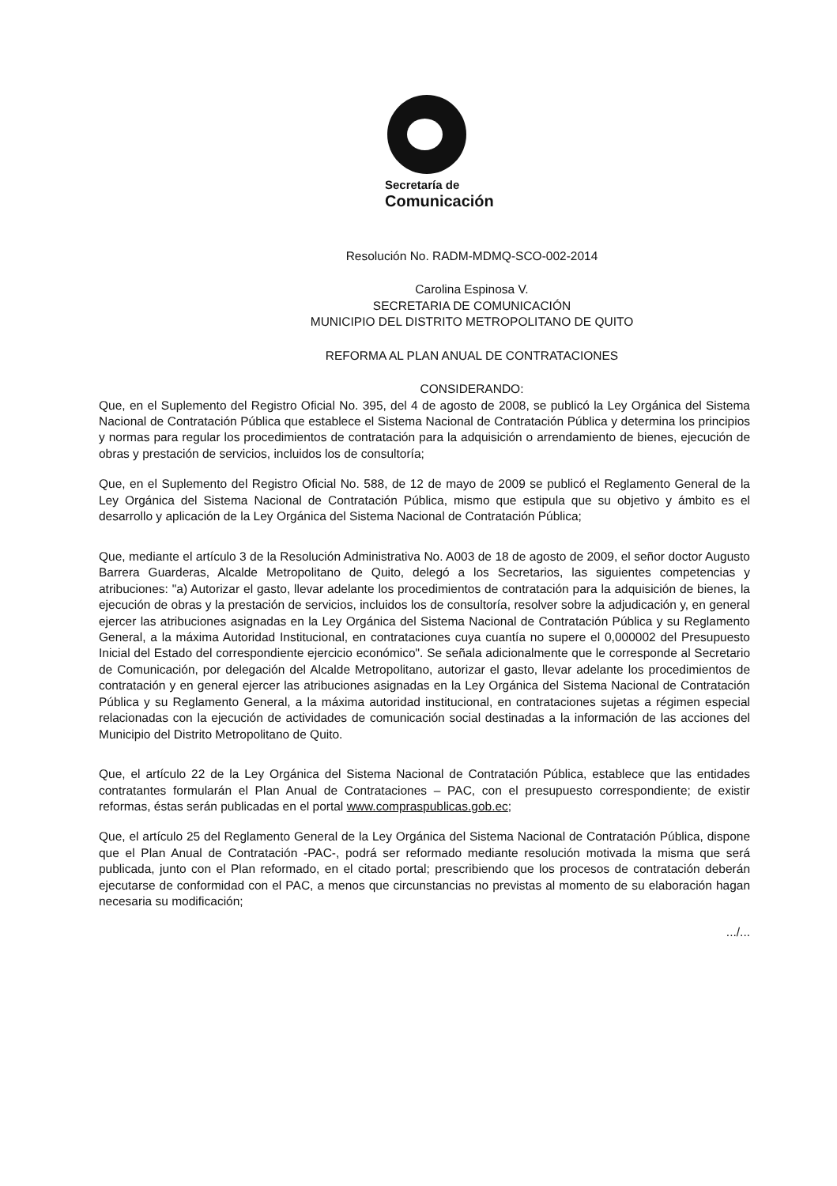Secretaría de
Comunicación
Resolución No. RADM-MDMQ-SCO-002-2014
Carolina Espinosa V.
SECRETARIA DE COMUNICACIÓN
MUNICIPIO DEL DISTRITO METROPOLITANO DE QUITO
REFORMA AL PLAN ANUAL DE CONTRATACIONES
CONSIDERANDO:
Que, en el Suplemento del Registro Oficial No. 395, del 4 de agosto de 2008, se publicó la Ley Orgánica del Sistema Nacional de Contratación Pública que establece el Sistema Nacional de Contratación Pública y determina los principios y normas para regular los procedimientos de contratación para la adquisición o arrendamiento de bienes, ejecución de obras y prestación de servicios, incluidos los de consultoría;
Que, en el Suplemento del Registro Oficial No. 588, de 12 de mayo de 2009 se publicó el Reglamento General de la Ley Orgánica del Sistema Nacional de Contratación Pública, mismo que estipula que su objetivo y ámbito es el desarrollo y aplicación de la Ley Orgánica del Sistema Nacional de Contratación Pública;
Que, mediante el artículo 3 de la Resolución Administrativa No. A003 de 18 de agosto de 2009, el señor doctor Augusto Barrera Guarderas, Alcalde Metropolitano de Quito, delegó a los Secretarios, las siguientes competencias y atribuciones: "a) Autorizar el gasto, llevar adelante los procedimientos de contratación para la adquisición de bienes, la ejecución de obras y la prestación de servicios, incluidos los de consultoría, resolver sobre la adjudicación y, en general ejercer las atribuciones asignadas en la Ley Orgánica del Sistema Nacional de Contratación Pública y su Reglamento General, a la máxima Autoridad Institucional, en contrataciones cuya cuantía no supere el 0,000002 del Presupuesto Inicial del Estado del correspondiente ejercicio económico". Se señala adicionalmente que le corresponde al Secretario de Comunicación, por delegación del Alcalde Metropolitano, autorizar el gasto, llevar adelante los procedimientos de contratación y en general ejercer las atribuciones asignadas en la Ley Orgánica del Sistema Nacional de Contratación Pública y su Reglamento General, a la máxima autoridad institucional, en contrataciones sujetas a régimen especial relacionadas con la ejecución de actividades de comunicación social destinadas a la información de las acciones del Municipio del Distrito Metropolitano de Quito.
Que, el artículo 22 de la Ley Orgánica del Sistema Nacional de Contratación Pública, establece que las entidades contratantes formularán el Plan Anual de Contrataciones – PAC, con el presupuesto correspondiente; de existir reformas, éstas serán publicadas en el portal www.compraspublicas.gob.ec;
Que, el artículo 25 del Reglamento General de la Ley Orgánica del Sistema Nacional de Contratación Pública, dispone que el Plan Anual de Contratación -PAC-, podrá ser reformado mediante resolución motivada la misma que será publicada, junto con el Plan reformado, en el citado portal; prescribiendo que los procesos de contratación deberán ejecutarse de conformidad con el PAC, a menos que circunstancias no previstas al momento de su elaboración hagan necesaria su modificación;
.../...